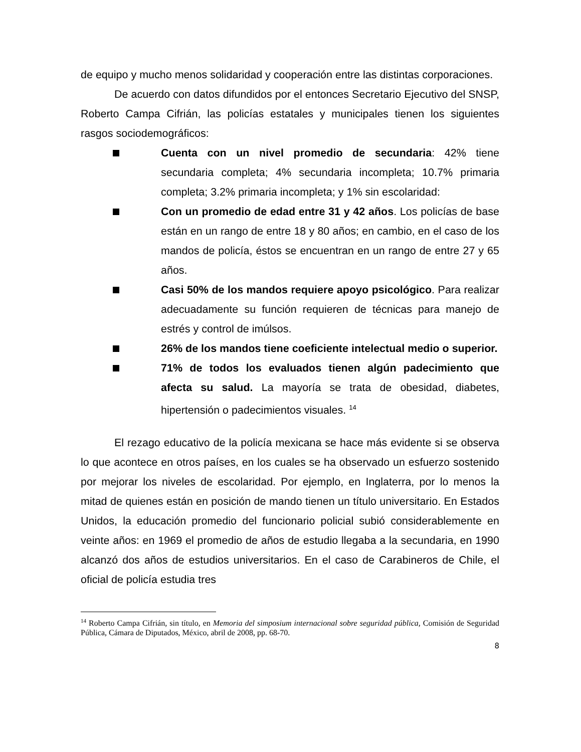de equipo y mucho menos solidaridad y cooperación entre las distintas corporaciones.
De acuerdo con datos difundidos por el entonces Secretario Ejecutivo del SNSP, Roberto Campa Cifrián, las policías estatales y municipales tienen los siguientes rasgos sociodemográficos:
Cuenta con un nivel promedio de secundaria: 42% tiene secundaria completa; 4% secundaria incompleta; 10.7% primaria completa; 3.2% primaria incompleta; y 1% sin escolaridad:
Con un promedio de edad entre 31 y 42 años. Los policías de base están en un rango de entre 18 y 80 años; en cambio, en el caso de los mandos de policía, éstos se encuentran en un rango de entre 27 y 65 años.
Casi 50% de los mandos requiere apoyo psicológico. Para realizar adecuadamente su función requieren de técnicas para manejo de estrés y control de imúlsos.
26% de los mandos tiene coeficiente intelectual medio o superior.
71% de todos los evaluados tienen algún padecimiento que afecta su salud. La mayoría se trata de obesidad, diabetes, hipertensión o padecimientos visuales. <sup>14</sup>
El rezago educativo de la policía mexicana se hace más evidente si se observa lo que acontece en otros países, en los cuales se ha observado un esfuerzo sostenido por mejorar los niveles de escolaridad. Por ejemplo, en Inglaterra, por lo menos la mitad de quienes están en posición de mando tienen un título universitario. En Estados Unidos, la educación promedio del funcionario policial subió considerablemente en veinte años: en 1969 el promedio de años de estudio llegaba a la secundaria, en 1990 alcanzó dos años de estudios universitarios. En el caso de Carabineros de Chile, el oficial de policía estudia tres
<sup>14</sup> Roberto Campa Cifrián, sin título, en Memoria del simposium internacional sobre seguridad pública, Comisión de Seguridad Pública, Cámara de Diputados, México, abril de 2008, pp. 68-70.
8